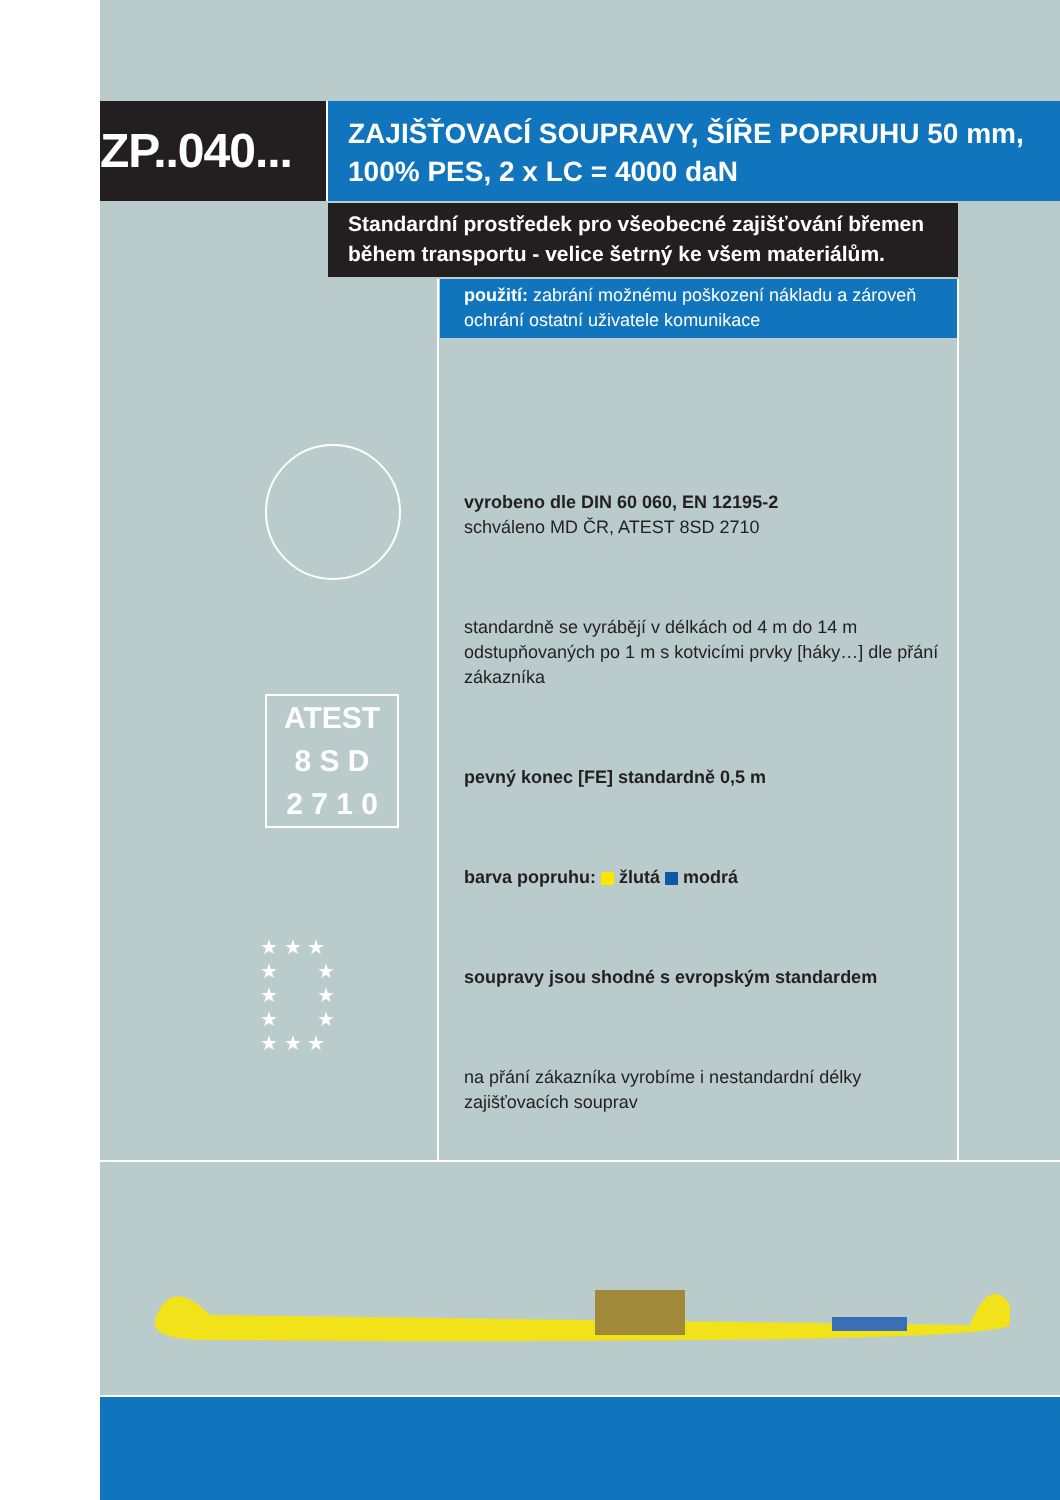ZP..040...
ZAJIŠŤOVACÍ SOUPRAVY, ŠÍŘE POPRUHU 50 mm,
100% PES, 2 x LC = 4000 daN
Standardní prostředek pro všeobecné zajišťování břemen během transportu - velice šetrný ke všem materiálům.
použití: zabrání možnému poškození nákladu a zároveň ochrání ostatní uživatele komunikace
ATEST
8 S D
2 7 1 0
★ ★ ★
★ ★
★ ★
★ ★
★ ★ ★
vyrobeno dle DIN 60 060, EN 12195-2
schváleno MD ČR, ATEST 8SD 2710
standardně se vyrábějí v délkách od 4 m do 14 m odstupňovaných po 1 m s kotvicími prvky [háky…] dle přání zákazníka
pevný konec [FE] standardně 0,5 m
barva popruhu: žlutá modrá
soupravy jsou shodné s evropským standardem
na přání zákazníka vyrobíme i nestandardní délky zajišťovacích souprav